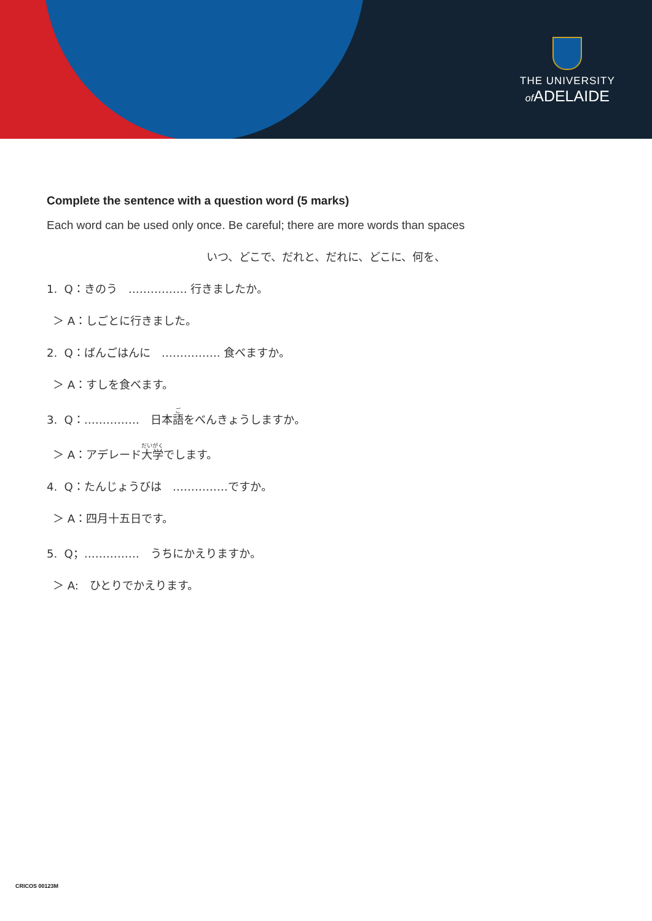THE UNIVERSITY
of ADELAIDE
Complete the sentence with a question word (5 marks)
Each word can be used only once. Be careful; there are more words than spaces
いつ、どこで、だれと、だれに、どこに、何を、
1. Q：きのう　……………. 行きましたか。
＞ A：しごとに行きました。
2. Q：ばんごはんに　……………. 食べますか。
＞ A：すしを食べます。
3. Q：……………　日本語をべんきょうしますか。
＞ A：アデレード大学でします。
4. Q：たんじょうびは　……………ですか。
＞ A：四月十五日です。
5. Q；……………　うちにかえりますか。
＞ A:　ひとりでかえります。
CRICOS 00123M